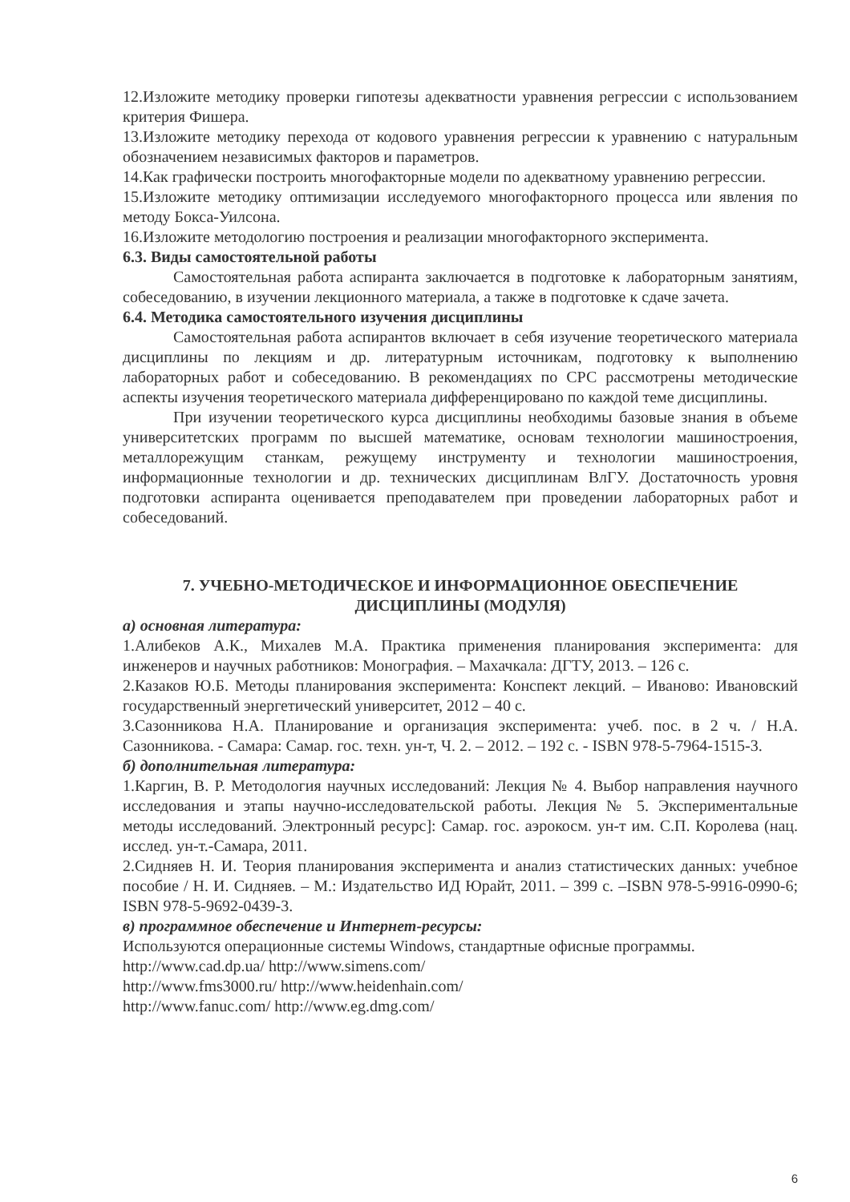12.Изложите методику проверки гипотезы адекватности уравнения регрессии с использованием критерия Фишера.
13.Изложите методику перехода от кодового уравнения регрессии к уравнению с натуральным обозначением независимых факторов и параметров.
14.Как графически построить многофакторные модели по адекватному уравнению регрессии.
15.Изложите методику оптимизации исследуемого многофакторного процесса или явления по методу Бокса-Уилсона.
16.Изложите методологию построения и реализации многофакторного эксперимента.
6.3. Виды самостоятельной работы
Самостоятельная работа аспиранта заключается в подготовке к лабораторным занятиям, собеседованию, в изучении лекционного материала, а также в подготовке к сдаче зачета.
6.4. Методика самостоятельного изучения дисциплины
Самостоятельная работа аспирантов включает в себя изучение теоретического материала дисциплины по лекциям и др. литературным источникам, подготовку к выполнению лабораторных работ и собеседованию. В рекомендациях по СРС рассмотрены методические аспекты изучения теоретического материала дифференцировано по каждой теме дисциплины.
При изучении теоретического курса дисциплины необходимы базовые знания в объеме университетских программ по высшей математике, основам технологии машиностроения, металлорежущим станкам, режущему инструменту и технологии машиностроения, информационные технологии и др. технических дисциплинам ВлГУ. Достаточность уровня подготовки аспиранта оценивается преподавателем при проведении лабораторных работ и собеседований.
7. УЧЕБНО-МЕТОДИЧЕСКОЕ И ИНФОРМАЦИОННОЕ ОБЕСПЕЧЕНИЕ ДИСЦИПЛИНЫ (МОДУЛЯ)
а) основная литература:
1.Алибеков А.К., Михалев М.А. Практика применения планирования эксперимента: для инженеров и научных работников: Монография. – Махачкала: ДГТУ, 2013. – 126 с.
2.Казаков Ю.Б. Методы планирования эксперимента: Конспект лекций. – Иваново: Ивановский государственный энергетический университет, 2012 – 40 с.
3.Сазонникова Н.А. Планирование и организация эксперимента: учеб. пос. в 2 ч. / Н.А. Сазонникова. - Самара: Самар. гос. техн. ун-т, Ч. 2. – 2012. – 192 с. - ISBN 978-5-7964-1515-3.
б) дополнительная литература:
1.Каргин, В. Р. Методология научных исследований: Лекция № 4. Выбор направления научного исследования и этапы научно-исследовательской работы. Лекция № 5. Экспериментальные методы исследований. Электронный ресурс]: Самар. гос. аэрокосм. ун-т им. С.П. Королева (нац. исслед. ун-т.-Самара, 2011.
2.Сидняев Н. И. Теория планирования эксперимента и анализ статистических данных: учебное пособие / Н. И. Сидняев. – М.: Издательство ИД Юрайт, 2011. – 399 с. –ISBN 978-5-9916-0990-6; ISBN 978-5-9692-0439-3.
в) программное обеспечение и Интернет-ресурсы:
Используются операционные системы Windows, стандартные офисные программы.
http://www.cad.dp.ua/ http://www.simens.com/
http://www.fms3000.ru/ http://www.heidenhain.com/
http://www.fanuc.com/ http://www.eg.dmg.com/
6